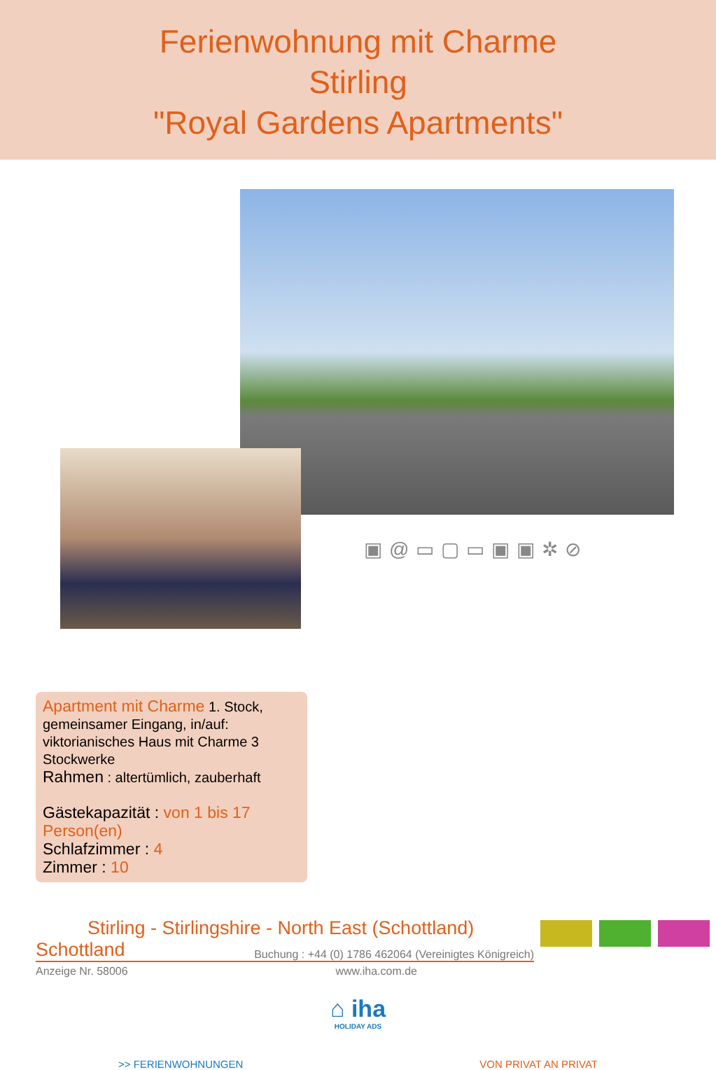Ferienwohnung mit Charme
Stirling
"Royal Gardens Apartments"
▣@▭▢▭▣▣✲⊘
Apartment mit Charme 1. Stock, gemeinsamer Eingang, in/auf: viktorianisches Haus mit Charme 3 Stockwerke
Rahmen : altertümlich, zauberhaft
Gästekapazität : von 1 bis 17 Person(en)
Schlafzimmer : 4
Zimmer : 10
Stirling - Stirlingshire - North East (Schottland)
Schottland Buchung : +44 (0) 1786 462064 (Vereinigtes Königreich)
Anzeige Nr. 58006 www.iha.com.de
⌂ iha
HOLIDAY ADS
>> FERIENWOHNUNGEN VON PRIVAT AN PRIVAT